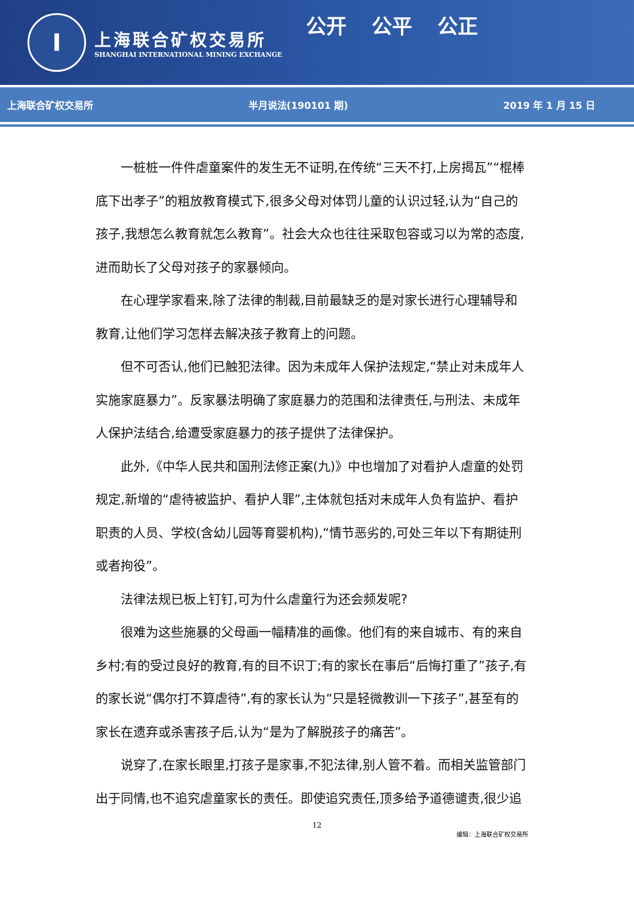I
上海联合矿权交易所
SHANGHAI INTERNATIONAL MINING EXCHANGE
公开 公平 公正
上海联合矿权交易所 半月说法(190101 期) 2019 年 1 月 15 日
一桩桩一件件虐童案件的发生无不证明,在传统“三天不打,上房揭瓦”“棍棒底下出孝子”的粗放教育模式下,很多父母对体罚儿童的认识过轻,认为“自己的孩子,我想怎么教育就怎么教育”。社会大众也往往采取包容或习以为常的态度,进而助长了父母对孩子的家暴倾向。
在心理学家看来,除了法律的制裁,目前最缺乏的是对家长进行心理辅导和教育,让他们学习怎样去解决孩子教育上的问题。
但不可否认,他们已触犯法律。因为未成年人保护法规定,“禁止对未成年人实施家庭暴力”。反家暴法明确了家庭暴力的范围和法律责任,与刑法、未成年人保护法结合,给遭受家庭暴力的孩子提供了法律保护。
此外,《中华人民共和国刑法修正案(九)》中也增加了对看护人虐童的处罚规定,新增的“虐待被监护、看护人罪”,主体就包括对未成年人负有监护、看护职责的人员、学校(含幼儿园等育婴机构),“情节恶劣的,可处三年以下有期徒刑或者拘役”。
法律法规已板上钉钉,可为什么虐童行为还会频发呢?
很难为这些施暴的父母画一幅精准的画像。他们有的来自城市、有的来自乡村;有的受过良好的教育,有的目不识丁;有的家长在事后“后悔打重了”孩子,有的家长说“偶尔打不算虐待”,有的家长认为“只是轻微教训一下孩子”,甚至有的家长在遗弃或杀害孩子后,认为“是为了解脱孩子的痛苦”。
说穿了,在家长眼里,打孩子是家事,不犯法律,别人管不着。而相关监管部门出于同情,也不追究虐童家长的责任。即使追究责任,顶多给予道德谴责,很少追
12
编辑：上海联合矿权交易所